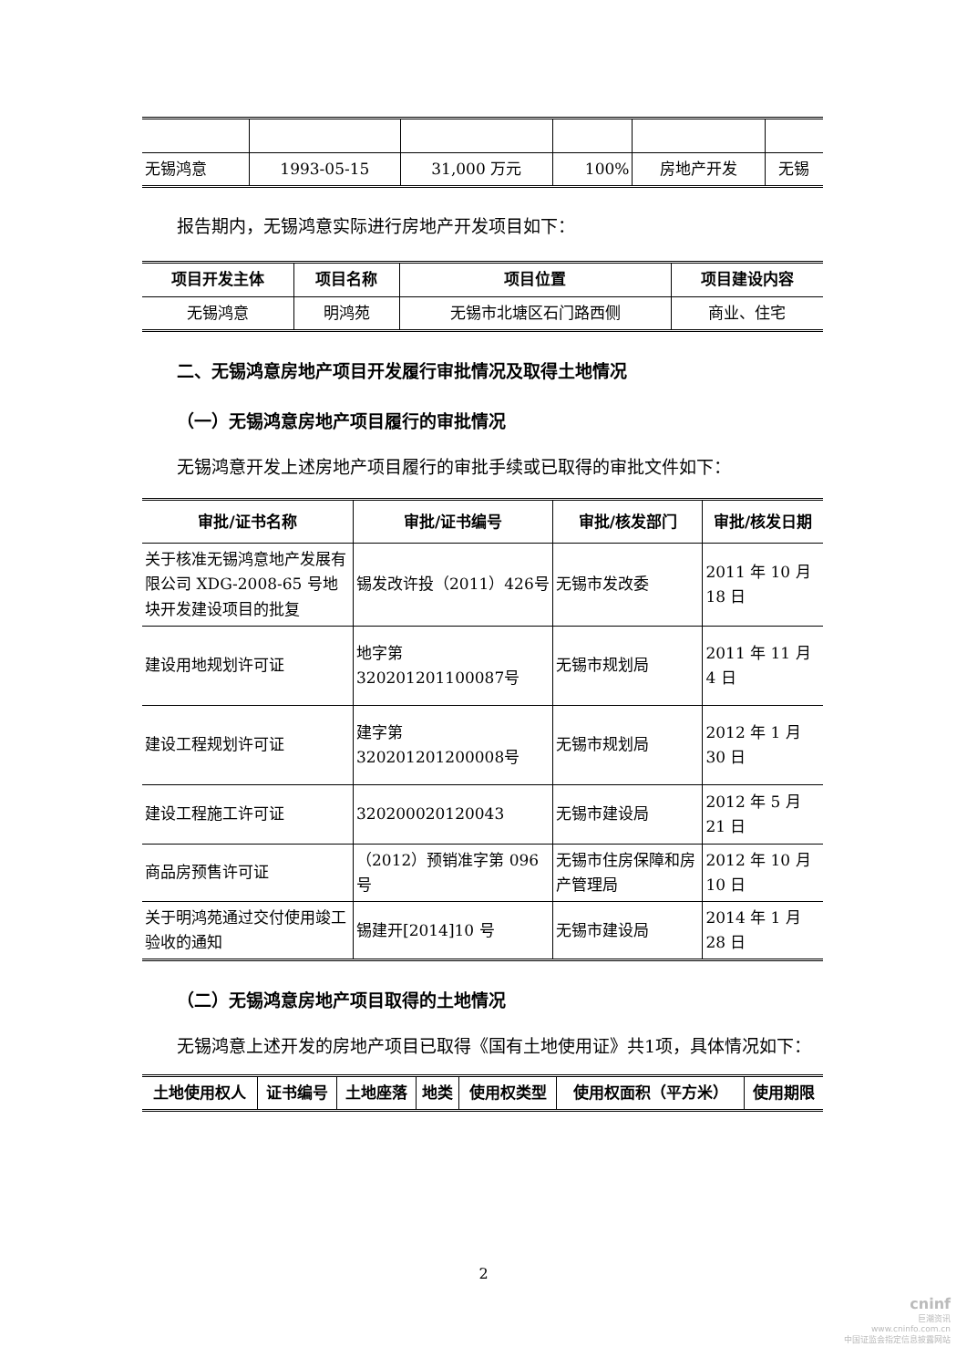| 无锡鸿意 | 1993-05-15 | 31,000 万元 | 100% | 房地产开发 | 无锡 |
报告期内，无锡鸿意实际进行房地产开发项目如下：
| 项目开发主体 | 项目名称 | 项目位置 | 项目建设内容 |
| --- | --- | --- | --- |
| 无锡鸿意 | 明鸿苑 | 无锡市北塘区石门路西侧 | 商业、住宅 |
二、无锡鸿意房地产项目开发履行审批情况及取得土地情况
（一）无锡鸿意房地产项目履行的审批情况
无锡鸿意开发上述房地产项目履行的审批手续或已取得的审批文件如下：
| 审批/证书名称 | 审批/证书编号 | 审批/核发部门 | 审批/核发日期 |
| --- | --- | --- | --- |
| 关于核准无锡鸿意地产发展有限公司 XDG-2008-65 号地块开发建设项目的批复 | 锡发改许投（2011）426号 | 无锡市发改委 | 2011 年 10 月 18 日 |
| 建设用地规划许可证 | 地字第 320201201100087号 | 无锡市规划局 | 2011 年 11 月 4 日 |
| 建设工程规划许可证 | 建字第 320201201200008号 | 无锡市规划局 | 2012 年 1 月 30 日 |
| 建设工程施工许可证 | 320200020120043 | 无锡市建设局 | 2012 年 5 月 21 日 |
| 商品房预售许可证 | （2012）预销准字第 096号 | 无锡市住房保障和房产管理局 | 2012 年 10 月 10 日 |
| 关于明鸿苑通过交付使用竣工验收的通知 | 锡建开[2014]10 号 | 无锡市建设局 | 2014 年 1 月 28 日 |
（二）无锡鸿意房地产项目取得的土地情况
无锡鸿意上述开发的房地产项目已取得《国有土地使用证》共1项，具体情况如下：
| 土地使用权人 | 证书编号 | 土地座落 | 地类 | 使用权类型 | 使用权面积（平方米） | 使用期限 |
| --- | --- | --- | --- | --- | --- | --- |
2
cninf
巨潮资讯
www.cninfo.com.cn
中国证监会指定信息披露网站